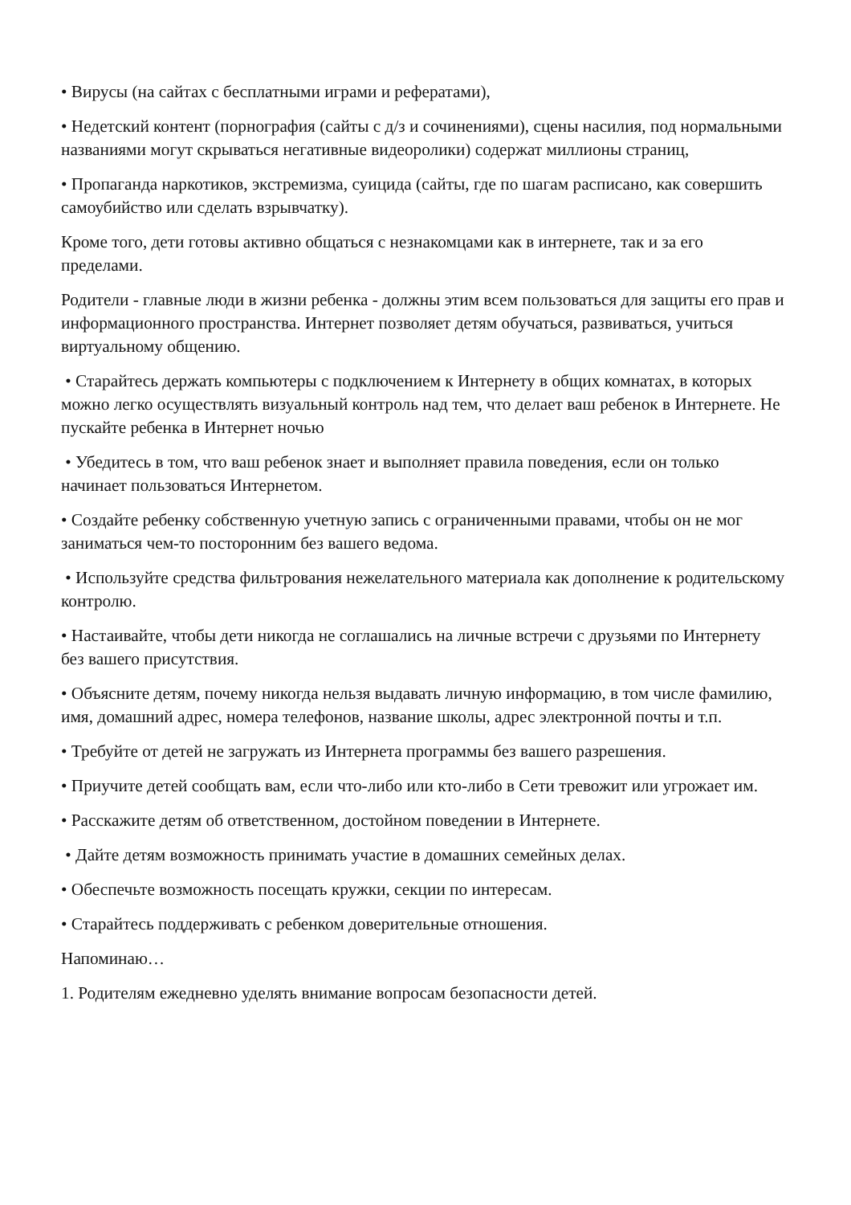• Вирусы (на сайтах с бесплатными играми и рефератами),
• Недетский контент (порнография (сайты с д/з и сочинениями), сцены насилия, под нормальными названиями могут скрываться негативные видеоролики) содержат миллионы страниц,
• Пропаганда наркотиков, экстремизма, суицида (сайты, где по шагам расписано, как совершить самоубийство или сделать взрывчатку).
Кроме того, дети готовы активно общаться с незнакомцами как в интернете, так и за его пределами.
Родители - главные люди в жизни ребенка - должны этим всем пользоваться для защиты его прав и информационного пространства. Интернет позволяет детям обучаться, развиваться, учиться виртуальному общению.
• Старайтесь держать компьютеры с подключением к Интернету в общих комнатах, в которых можно легко осуществлять визуальный контроль над тем, что делает ваш ребенок в Интернете. Не пускайте ребенка в Интернет ночью
• Убедитесь в том, что ваш ребенок знает и выполняет правила поведения, если он только начинает пользоваться Интернетом.
• Создайте ребенку собственную учетную запись с ограниченными правами, чтобы он не мог заниматься чем-то посторонним без вашего ведома.
• Используйте средства фильтрования нежелательного материала как дополнение к родительскому контролю.
• Настаивайте, чтобы дети никогда не соглашались на личные встречи с друзьями по Интернету без вашего присутствия.
• Объясните детям, почему никогда нельзя выдавать личную информацию, в том числе фамилию, имя, домашний адрес, номера телефонов, название школы, адрес электронной почты и т.п.
• Требуйте от детей не загружать из Интернета программы без вашего разрешения.
• Приучите детей сообщать вам, если что-либо или кто-либо в Сети тревожит или угрожает им.
• Расскажите детям об ответственном, достойном поведении в Интернете.
• Дайте детям возможность принимать участие в домашних семейных делах.
• Обеспечьте возможность посещать кружки, секции по интересам.
• Старайтесь поддерживать с ребенком доверительные отношения.
Напоминаю…
1. Родителям ежедневно уделять внимание вопросам безопасности детей.